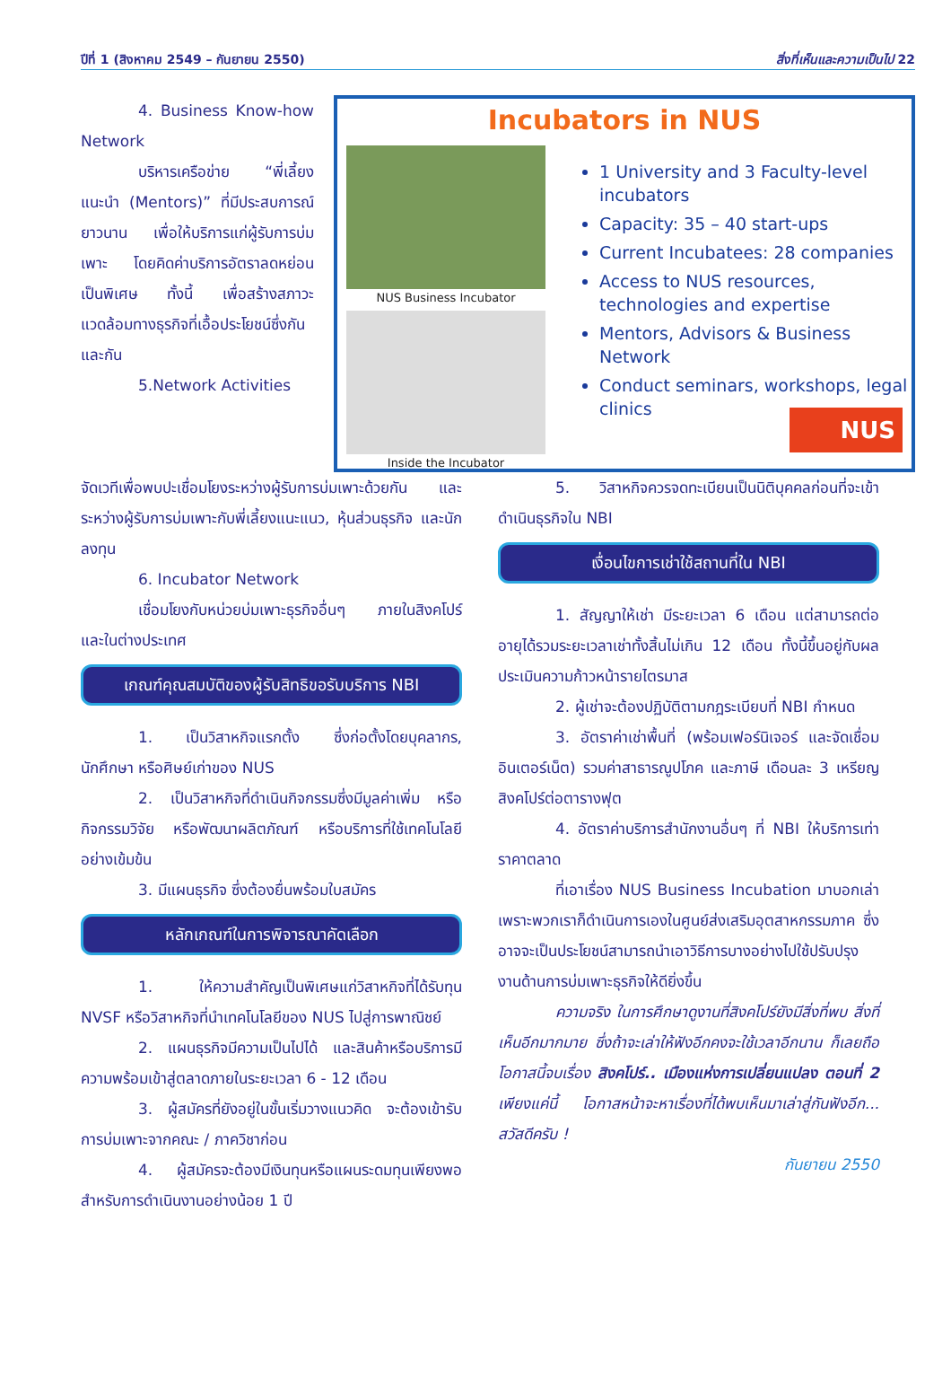ปีที่ 1 (สิงหาคม 2549 – กันยายน 2550) สิ่งที่เห็นและความเป็นไป 22
Incubators in NUS
NUS Business Incubator
Inside the Incubator
1 University and 3 Faculty-level incubators
Capacity: 35 – 40 start-ups
Current Incubatees: 28 companies
Access to NUS resources, technologies and expertise
Mentors, Advisors & Business Network
Conduct seminars, workshops, legal clinics
NUS
4. Business Know-how Network
บริหารเครือข่าย “พี่เลี้ยงแนะนำ (Mentors)” ที่มีประสบการณ์ยาวนาน เพื่อให้บริการแก่ผู้รับการบ่มเพาะ โดยคิดค่าบริการอัตราลดหย่อนเป็นพิเศษ ทั้งนี้ เพื่อสร้างสภาวะแวดล้อมทางธุรกิจที่เอื้อประโยชน์ซึ่งกันและกัน
5.Network Activities
จัดเวทีเพื่อพบปะเชื่อมโยงระหว่างผู้รับการบ่มเพาะด้วยกัน และระหว่างผู้รับการบ่มเพาะกับพี่เลี้ยงแนะแนว, หุ้นส่วนธุรกิจ และนักลงทุน
6. Incubator Network
เชื่อมโยงกับหน่วยบ่มเพาะธุรกิจอื่นๆ ภายในสิงคโปร์ และในต่างประเทศ
เกณฑ์คุณสมบัติของผู้รับสิทธิขอรับบริการ NBI
1. เป็นวิสาหกิจแรกตั้ง ซึ่งก่อตั้งโดยบุคลากร, นักศึกษา หรือศิษย์เก่าของ NUS
2. เป็นวิสาหกิจที่ดำเนินกิจกรรมซึ่งมีมูลค่าเพิ่ม หรือกิจกรรมวิจัย หรือพัฒนาผลิตภัณฑ์ หรือบริการที่ใช้เทคโนโลยีอย่างเข้มข้น
3. มีแผนธุรกิจ ซึ่งต้องยื่นพร้อมใบสมัคร
หลักเกณฑ์ในการพิจารณาคัดเลือก
1. ให้ความสำคัญเป็นพิเศษแก่วิสาหกิจที่ได้รับทุน NVSF หรือวิสาหกิจที่นำเทคโนโลยีของ NUS ไปสู่การพาณิชย์
2. แผนธุรกิจมีความเป็นไปได้ และสินค้าหรือบริการมีความพร้อมเข้าสู่ตลาดภายในระยะเวลา 6 - 12 เดือน
3. ผู้สมัครที่ยังอยู่ในขั้นเริ่มวางแนวคิด จะต้องเข้ารับการบ่มเพาะจากคณะ / ภาควิชาก่อน
4. ผู้สมัครจะต้องมีเงินทุนหรือแผนระดมทุนเพียงพอสำหรับการดำเนินงานอย่างน้อย 1 ปี
5. วิสาหกิจควรจดทะเบียนเป็นนิติบุคคลก่อนที่จะเข้าดำเนินธุรกิจใน NBI
เงื่อนไขการเช่าใช้สถานที่ใน NBI
1. สัญญาให้เช่า มีระยะเวลา 6 เดือน แต่สามารถต่ออายุได้รวมระยะเวลาเช่าทั้งสิ้นไม่เกิน 12 เดือน ทั้งนี้ขึ้นอยู่กับผลประเมินความก้าวหน้ารายไตรมาส
2. ผู้เช่าจะต้องปฏิบัติตามกฎระเบียบที่ NBI กำหนด
3. อัตราค่าเช่าพื้นที่ (พร้อมเฟอร์นิเจอร์ และจัดเชื่อมอินเตอร์เน็ต) รวมค่าสาธารณูปโภค และภาษี เดือนละ 3 เหรียญสิงคโปร์ต่อตารางฟุต
4. อัตราค่าบริการสำนักงานอื่นๆ ที่ NBI ให้บริการเท่าราคาตลาด
ที่เอาเรื่อง NUS Business Incubation มาบอกเล่า เพราะพวกเราก็ดำเนินการเองในศูนย์ส่งเสริมอุตสาหกรรมภาค ซึ่งอาจจะเป็นประโยชน์สามารถนำเอาวิธีการบางอย่างไปใช้ปรับปรุงงานด้านการบ่มเพาะธุรกิจให้ดียิ่งขึ้น
ความจริง ในการศึกษาดูงานที่สิงคโปร์ยังมีสิ่งที่พบ สิ่งที่เห็นอีกมากมาย ซึ่งถ้าจะเล่าให้ฟังอีกคงจะใช้เวลาอีกนาน ก็เลยถือโอกาสนี้จบเรื่อง สิงคโปร์.. เมืองแห่งการเปลี่ยนแปลง ตอนที่ 2 เพียงแค่นี้ โอกาสหน้าจะหาเรื่องที่ได้พบเห็นมาเล่าสู่กันฟังอีก... สวัสดีครับ !
กันยายน 2550